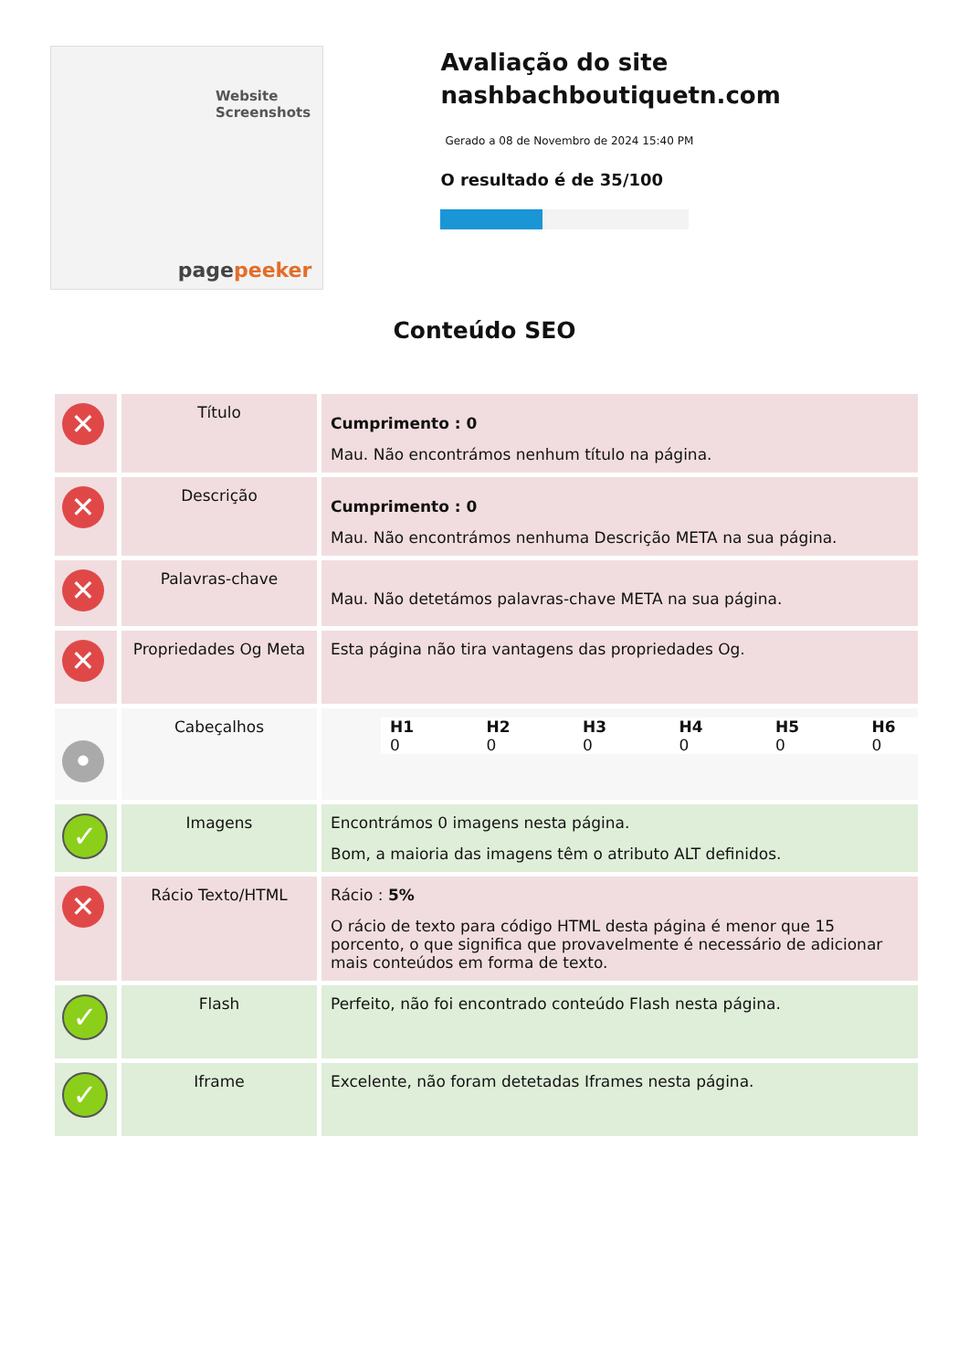Website Screenshots
pagepeeker
Avaliação do site nashbachboutiquetn.com
Gerado a 08 de Novembro de 2024 15:40 PM
O resultado é de 35/100
Conteúdo SEO
| ✕ | Título | Cumprimento : 0 Mau. Não encontrámos nenhum título na página. |
| ✕ | Descrição | Cumprimento : 0 Mau. Não encontrámos nenhuma Descrição META na sua página. |
| ✕ | Palavras-chave | Mau. Não detetámos palavras-chave META na sua página. |
| ✕ | Propriedades Og Meta | Esta página não tira vantagens das propriedades Og. |
| • | Cabeçalhos | / H1 0 / H2 0 / H3 0 / H4 0 / H5 0 / H6 0 / |
| ✓ | Imagens | Encontrámos 0 imagens nesta página. Bom, a maioria das imagens têm o atributo ALT definidos. |
| ✕ | Rácio Texto/HTML | Rácio : 5% O rácio de texto para código HTML desta página é menor que 15 porcento, o que significa que provavelmente é necessário de adicionar mais conteúdos em forma de texto. |
| ✓ | Flash | Perfeito, não foi encontrado conteúdo Flash nesta página. |
| ✓ | Iframe | Excelente, não foram detetadas Iframes nesta página. |